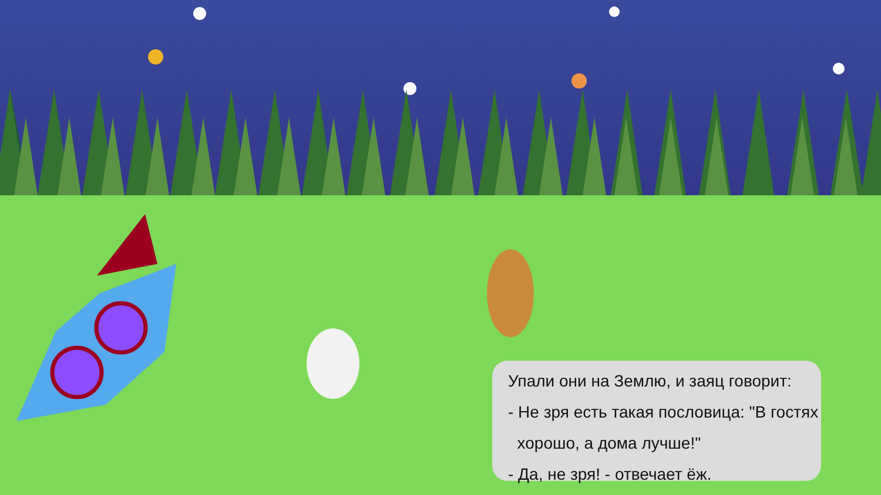Упали они на Землю, и заяц говорит:
- Не зря есть такая пословица: "В гостях
хорошо, а дома лучше!"
- Да, не зря! - отвечает ёж.